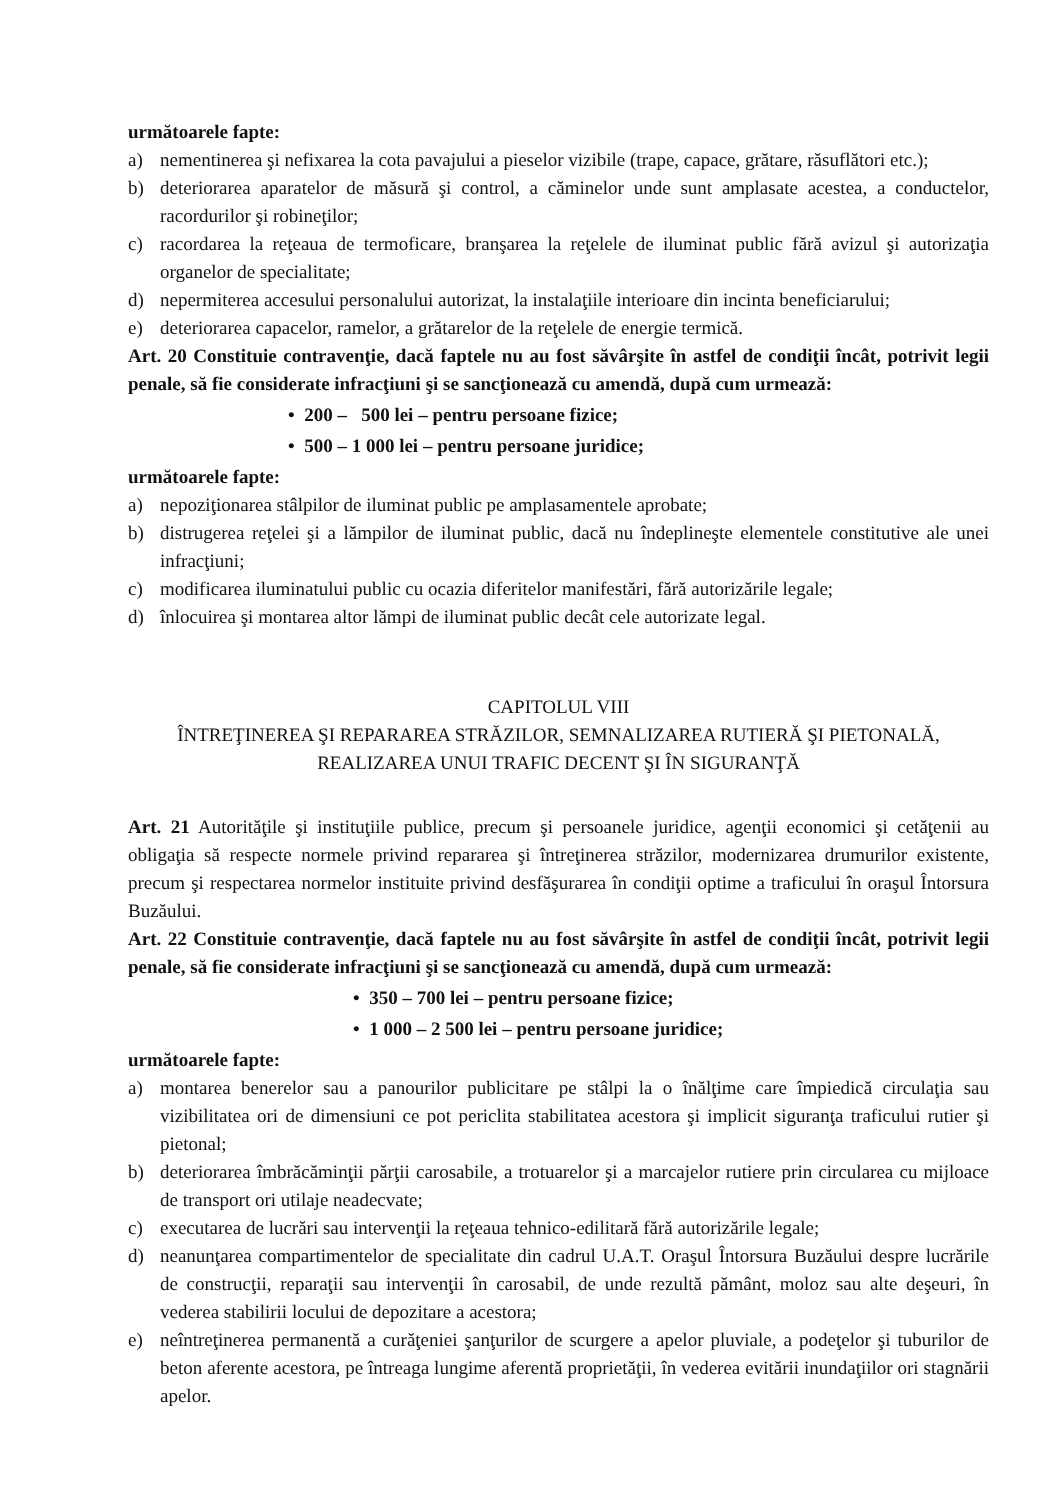următoarele fapte:
a) nementinerea şi nefixarea la cota pavajului a pieselor vizibile (trape, capace, grătare, răsuflători etc.);
b) deteriorarea aparatelor de măsură şi control, a căminelor unde sunt amplasate acestea, a conductelor, racordurilor şi robineţilor;
c) racordarea la reţeaua de termoficare, branşarea la reţelele de iluminat public fără avizul şi autorizaţia organelor de specialitate;
d) nepermiterea accesului personalului autorizat, la instalaţiile interioare din incinta beneficiarului;
e) deteriorarea capacelor, ramelor, a grătarelor de la reţelele de energie termică.
Art. 20 Constituie contravenţie, dacă faptele nu au fost săvârşite în astfel de condiţii încât, potrivit legii penale, să fie considerate infracţiuni şi se sancţionează cu amendă, după cum urmează:
• 200 – 500 lei – pentru persoane fizice;
• 500 – 1 000 lei – pentru persoane juridice;
următoarele fapte:
a) nepoziţionarea stâlpilor de iluminat public pe amplasamentele aprobate;
b) distrugerea reţelei şi a lămpilor de iluminat public, dacă nu îndeplineşte elementele constitutive ale unei infracţiuni;
c) modificarea iluminatului public cu ocazia diferitelor manifestări, fără autorizările legale;
d) înlocuirea şi montarea altor lămpi de iluminat public decât cele autorizate legal.
CAPITOLUL VIII
ÎNTREŢINEREA ŞI REPARAREA STRĂZILOR, SEMNALIZAREA RUTIERĂ ŞI PIETONALĂ, REALIZAREA UNUI TRAFIC DECENT ŞI ÎN SIGURANŢĂ
Art. 21 Autorităţile şi instituţiile publice, precum şi persoanele juridice, agenţii economici şi cetăţenii au obligaţia să respecte normele privind repararea şi întreţinerea străzilor, modernizarea drumurilor existente, precum şi respectarea normelor instituite privind desfăşurarea în condiţii optime a traficului în oraşul Întorsura Buzăului.
Art. 22 Constituie contravenţie, dacă faptele nu au fost săvârşite în astfel de condiţii încât, potrivit legii penale, să fie considerate infracţiuni şi se sancţionează cu amendă, după cum urmează:
• 350 – 700 lei – pentru persoane fizice;
• 1 000 – 2 500 lei – pentru persoane juridice;
următoarele fapte:
a) montarea benerelor sau a panourilor publicitare pe stâlpi la o înălţime care împiedică circulaţia sau vizibilitatea ori de dimensiuni ce pot periclita stabilitatea acestora şi implicit siguranţa traficului rutier şi pietonal;
b) deteriorarea îmbrăcăminţii părţii carosabile, a trotuarelor şi a marcajelor rutiere prin circularea cu mijloace de transport ori utilaje neadecvate;
c) executarea de lucrări sau intervenţii la reţeaua tehnico-edilitară fără autorizările legale;
d) neanunţarea compartimentelor de specialitate din cadrul U.A.T. Oraşul Întorsura Buzăului despre lucrările de construcţii, reparaţii sau intervenţii în carosabil, de unde rezultă pământ, moloz sau alte deşeuri, în vederea stabilirii locului de depozitare a acestora;
e) neîntreţinerea permanentă a curăţeniei şanţurilor de scurgere a apelor pluviale, a podeţelor şi tuburilor de beton aferente acestora, pe întreaga lungime aferentă proprietăţii, în vederea evitării inundaţiilor ori stagnării apelor.